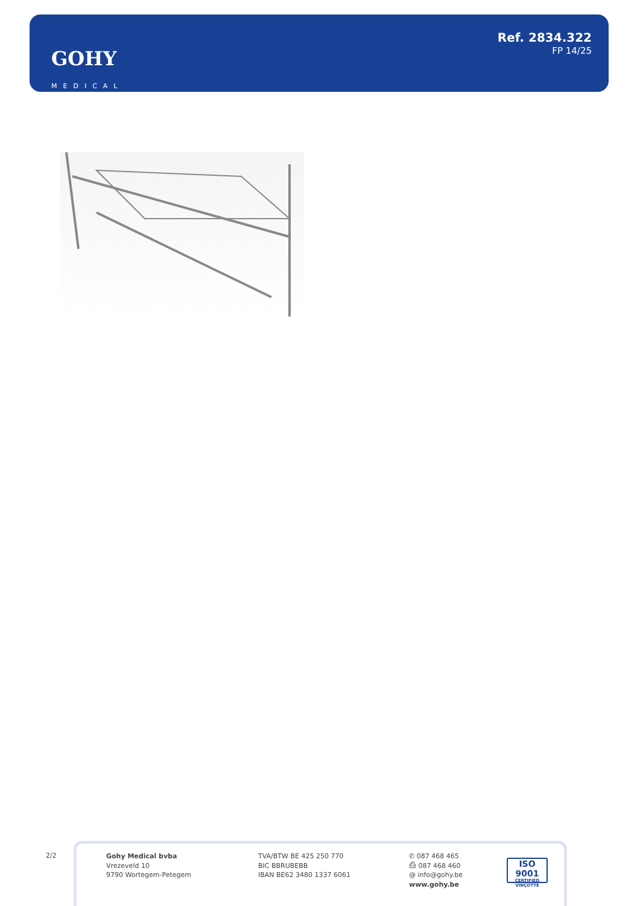GOHY
MEDICAL
Ref. 2834.322
FP 14/25
2/2
Gohy Medical bvba
Vrezeveld 10
9790 Wortegem-Petegem
TVA/BTW BE 425 250 770
BIC BBRUBEBB
IBAN BE62 3480 1337 6061
✆ 087 468 465
⎙ 087 468 460
@ info@gohy.be
www.gohy.be
ISO 9001
CERTIFIED VINÇOTTE